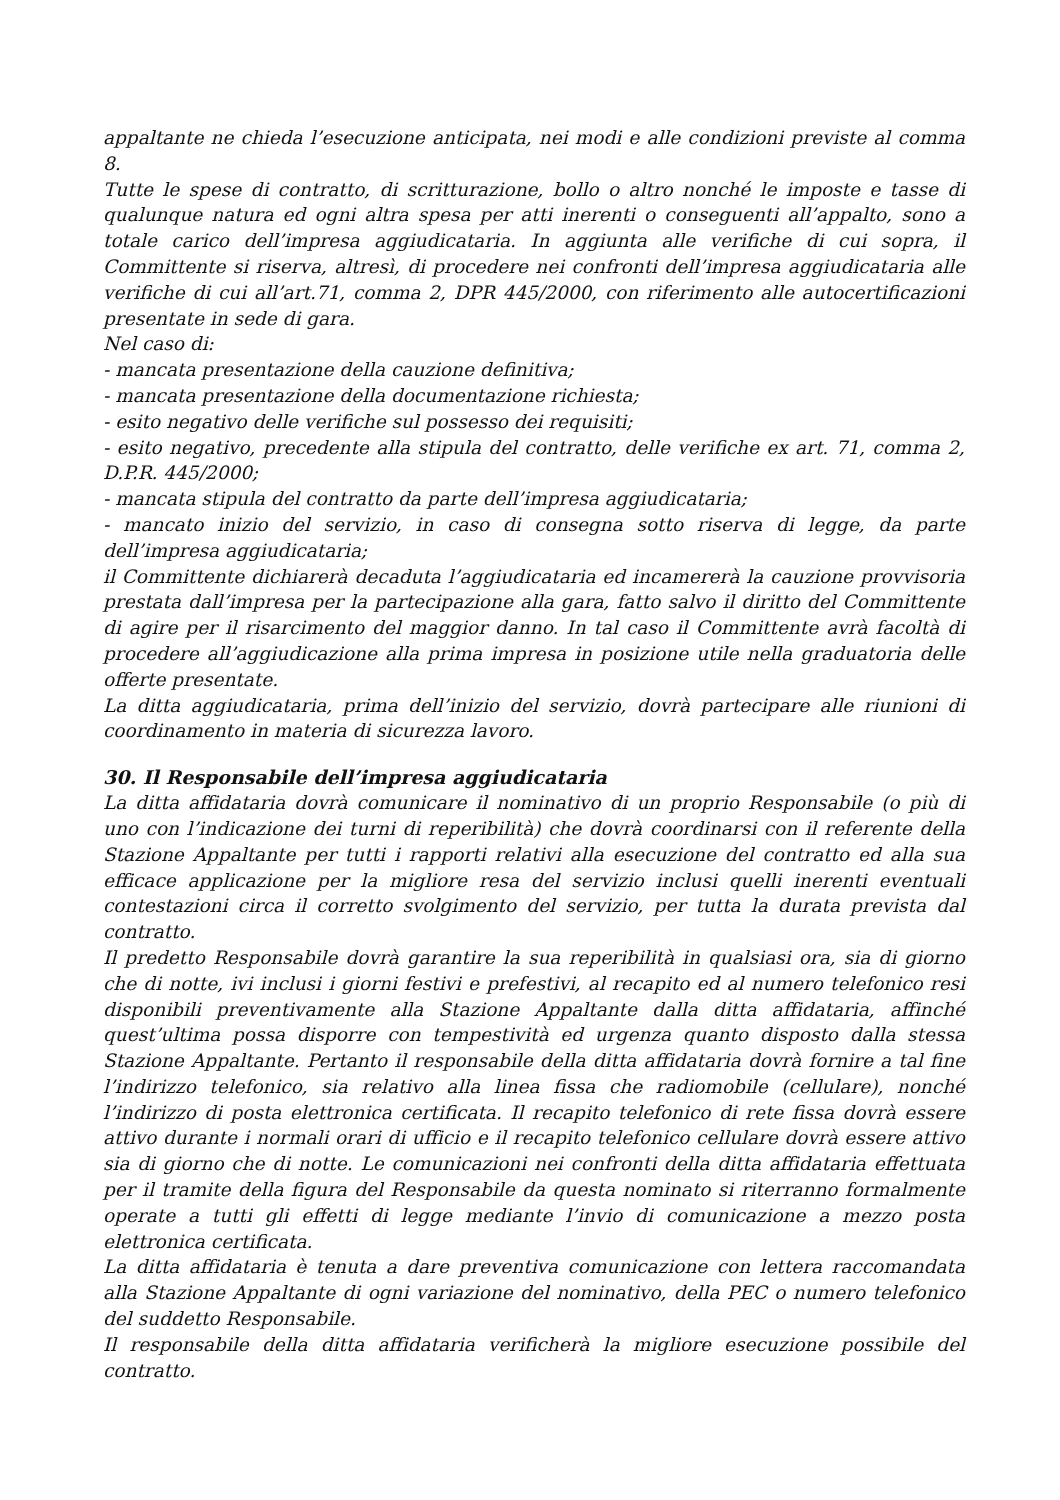appaltante ne chieda l’esecuzione anticipata, nei modi e alle condizioni previste al comma 8.
Tutte le spese di contratto, di scritturazione, bollo o altro nonché le imposte e tasse di qualunque natura ed ogni altra spesa per atti inerenti o conseguenti all’appalto, sono a totale carico dell’impresa aggiudicataria. In aggiunta alle verifiche di cui sopra, il Committente si riserva, altresì, di procedere nei confronti dell’impresa aggiudicataria alle verifiche di cui all’art.71, comma 2, DPR 445/2000, con riferimento alle autocertificazioni presentate in sede di gara.
Nel caso di:
- mancata presentazione della cauzione definitiva;
- mancata presentazione della documentazione richiesta;
- esito negativo delle verifiche sul possesso dei requisiti;
- esito negativo, precedente alla stipula del contratto, delle verifiche ex art. 71, comma 2, D.P.R. 445/2000;
- mancata stipula del contratto da parte dell’impresa aggiudicataria;
- mancato inizio del servizio, in caso di consegna sotto riserva di legge, da parte dell’impresa aggiudicataria;
il Committente dichiarerà decaduta l’aggiudicataria ed incamererà la cauzione provvisoria prestata dall’impresa per la partecipazione alla gara, fatto salvo il diritto del Committente di agire per il risarcimento del maggior danno. In tal caso il Committente avrà facoltà di procedere all’aggiudicazione alla prima impresa in posizione utile nella graduatoria delle offerte presentate.
La ditta aggiudicataria, prima dell’inizio del servizio, dovrà partecipare alle riunioni di coordinamento in materia di sicurezza lavoro.
30. Il Responsabile dell’impresa aggiudicataria
La ditta affidataria dovrà comunicare il nominativo di un proprio Responsabile (o più di uno con l’indicazione dei turni di reperibilità) che dovrà coordinarsi con il referente della Stazione Appaltante per tutti i rapporti relativi alla esecuzione del contratto ed alla sua efficace applicazione per la migliore resa del servizio inclusi quelli inerenti eventuali contestazioni circa il corretto svolgimento del servizio, per tutta la durata prevista dal contratto.
Il predetto Responsabile dovrà garantire la sua reperibilità in qualsiasi ora, sia di giorno che di notte, ivi inclusi i giorni festivi e prefestivi, al recapito ed al numero telefonico resi disponibili preventivamente alla Stazione Appaltante dalla ditta affidataria, affinché quest’ultima possa disporre con tempestività ed urgenza quanto disposto dalla stessa Stazione Appaltante. Pertanto il responsabile della ditta affidataria dovrà fornire a tal fine l’indirizzo telefonico, sia relativo alla linea fissa che radiomobile (cellulare), nonché l’indirizzo di posta elettronica certificata. Il recapito telefonico di rete fissa dovrà essere attivo durante i normali orari di ufficio e il recapito telefonico cellulare dovrà essere attivo sia di giorno che di notte. Le comunicazioni nei confronti della ditta affidataria effettuata per il tramite della figura del Responsabile da questa nominato si riterranno formalmente operate a tutti gli effetti di legge mediante l’invio di comunicazione a mezzo posta elettronica certificata.
La ditta affidataria è tenuta a dare preventiva comunicazione con lettera raccomandata alla Stazione Appaltante di ogni variazione del nominativo, della PEC o numero telefonico del suddetto Responsabile.
Il responsabile della ditta affidataria verificherà la migliore esecuzione possibile del contratto.